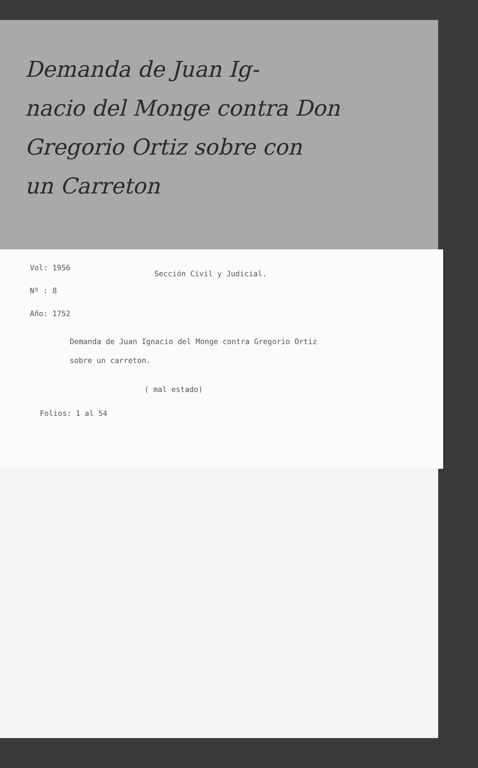Demanda de Juan Ig-
nacio del Monge contra Don
Gregorio Ortiz sobre con
un Carreton
Sección Civil y Judicial.
Vol: 1956
Nº : 8
Año: 1752
Demanda de Juan Ignacio del Monge contra Gregorio Ortiz
sobre un carreton.
( mal estado)
Folios: 1 al 54